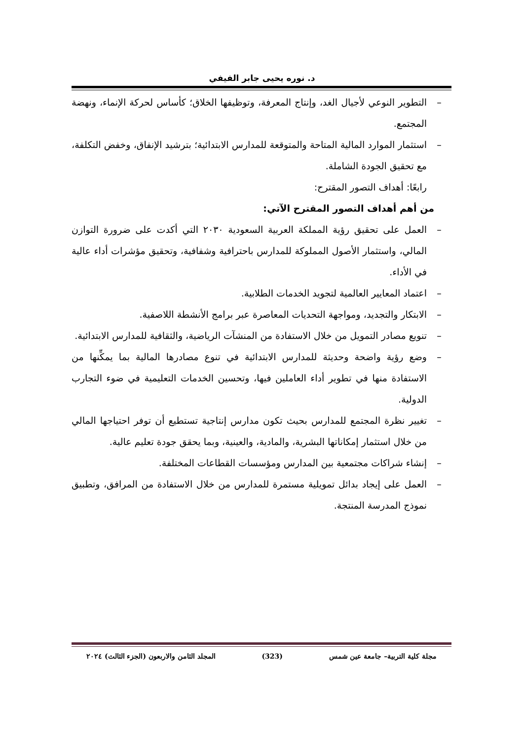د. نوره يحيى جابر الفيفي
– التطوير النوعي لأجيال الغد، وإنتاج المعرفة، وتوظيفها الخلاق؛ كأساس لحركة الإنماء، ونهضة المجتمع.
– استثمار الموارد المالية المتاحة والمتوقعة للمدارس الابتدائية؛ بترشيد الإنفاق، وخفض التكلفة، مع تحقيق الجودة الشاملة.
رابعًا: أهداف التصور المقترح:
من أهم أهداف التصور المقترح الآتي:
– العمل على تحقيق رؤية المملكة العربية السعودية ٢٠٣٠ التي أكدت على ضرورة التوازن المالي، واستثمار الأصول المملوكة للمدارس باحترافية وشفافية، وتحقيق مؤشرات أداء عالية في الأداء.
– اعتماد المعايير العالمية لتجويد الخدمات الطلابية.
– الابتكار والتجديد، ومواجهة التحديات المعاصرة عبر برامج الأنشطة اللاصفية.
– تنويع مصادر التمويل من خلال الاستفادة من المنشآت الرياضية، والثقافية للمدارس الابتدائية.
– وضع رؤية واضحة وحديثة للمدارس الابتدائية في تنوع مصادرها المالية بما يمكِّنها من الاستفادة منها في تطوير أداء العاملين فيها، وتحسين الخدمات التعليمية في ضوء التجارب الدولية.
– تغيير نظرة المجتمع للمدارس بحيث تكون مدارس إنتاجية تستطيع أن توفر احتياجها المالي من خلال استثمار إمكاناتها البشرية، والمادية، والعينية، وبما يحقق جودة تعليم عالية.
– إنشاء شراكات مجتمعية بين المدارس ومؤسسات القطاعات المختلفة.
– العمل على إيجاد بدائل تمويلية مستمرة للمدارس من خلال الاستفادة من المرافق، وتطبيق نموذج المدرسة المنتجة.
مجلة كلية التربية– جامعة عين شمس (323) المجلد الثامن والاربعون (الجزء الثالث) ٢٠٢٤